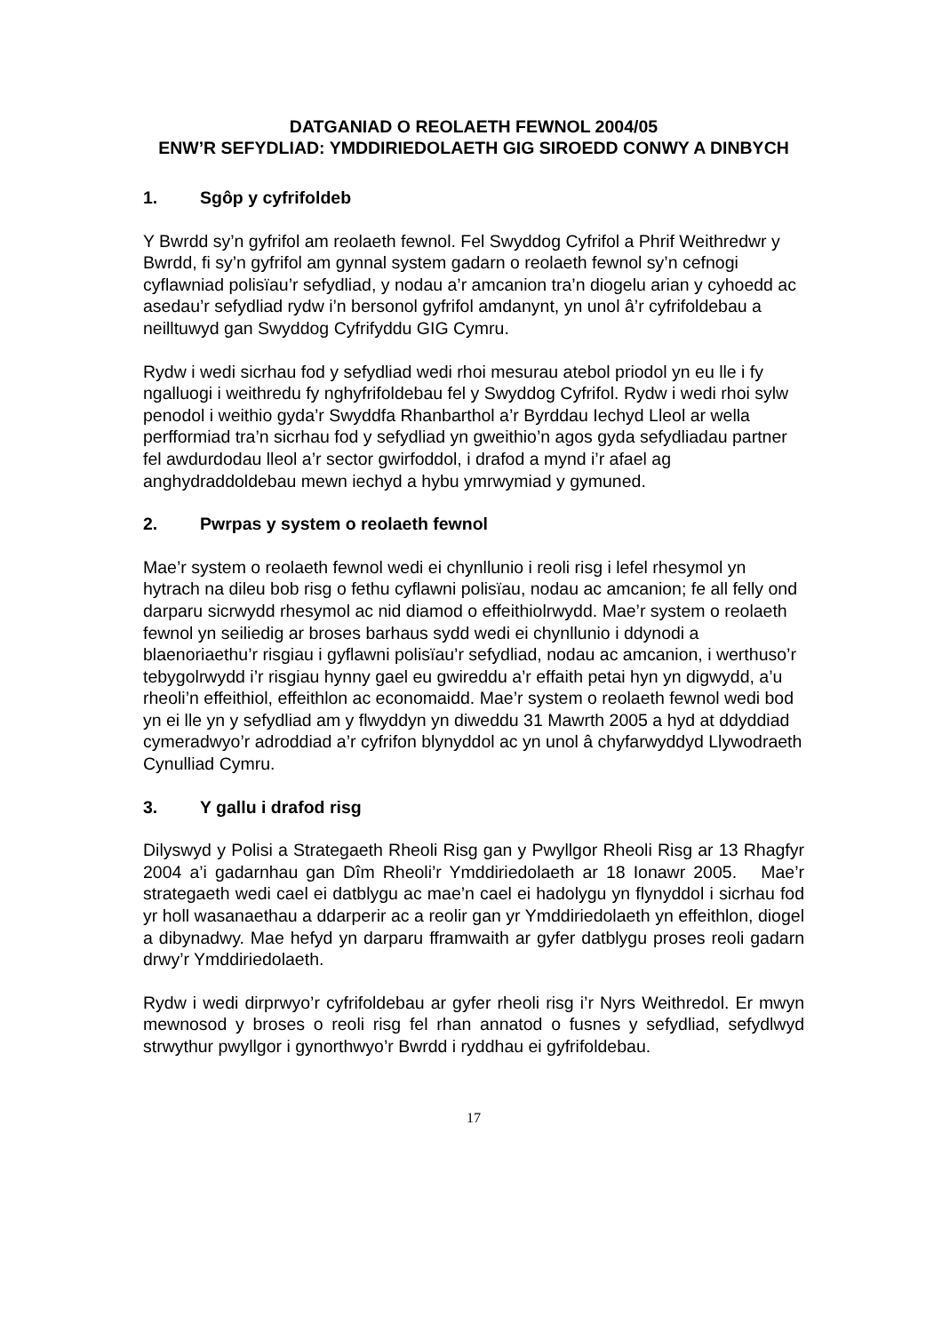DATGANIAD O REOLAETH FEWNOL 2004/05
ENW’R SEFYDLIAD: YMDDIRIEDOLAETH GIG SIROEDD CONWY A DINBYCH
1. Sgôp y cyfrifoldeb
Y Bwrdd sy’n gyfrifol am reolaeth fewnol. Fel Swyddog Cyfrifol a Phrif Weithredwr y Bwrdd, fi sy’n gyfrifol am gynnal system gadarn o reolaeth fewnol sy’n cefnogi cyflawniad polisïau’r sefydliad, y nodau a’r amcanion tra’n diogelu arian y cyhoedd ac asedau’r sefydliad rydw i’n bersonol gyfrifol amdanynt, yn unol â’r cyfrifoldebau a neilltuwyd gan Swyddog Cyfrifyddu GIG Cymru.
Rydw i wedi sicrhau fod y sefydliad wedi rhoi mesurau atebol priodol yn eu lle i fy ngalluogi i weithredu fy nghyfrifoldebau fel y Swyddog Cyfrifol. Rydw i wedi rhoi sylw penodol i weithio gyda’r Swyddfa Rhanbarthol a’r Byrddau Iechyd Lleol ar wella perfformiad tra’n sicrhau fod y sefydliad yn gweithio’n agos gyda sefydliadau partner fel awdurdodau lleol a’r sector gwirfoddol, i drafod a mynd i’r afael ag anghydraddoldebau mewn iechyd a hybu ymrwymiad y gymuned.
2. Pwrpas y system o reolaeth fewnol
Mae’r system o reolaeth fewnol wedi ei chynllunio i reoli risg i lefel rhesymol yn hytrach na dileu bob risg o fethu cyflawni polisïau, nodau ac amcanion; fe all felly ond darparu sicrwydd rhesymol ac nid diamod o effeithiolrwydd. Mae’r system o reolaeth fewnol yn seiliedig ar broses barhaus sydd wedi ei chynllunio i ddynodi a blaenoriaethu’r risgiau i gyflawni polisïau’r sefydliad, nodau ac amcanion, i werthuso’r tebygolrwydd i’r risgiau hynny gael eu gwireddu a’r effaith petai hyn yn digwydd, a’u rheoli’n effeithiol, effeithlon ac economaidd. Mae’r system o reolaeth fewnol wedi bod yn ei lle yn y sefydliad am y flwyddyn yn diweddu 31 Mawrth 2005 a hyd at ddyddiad cymeradwyo’r adroddiad a’r cyfrifon blynyddol ac yn unol â chyfarwyddyd Llywodraeth Cynulliad Cymru.
3. Y gallu i drafod risg
Dilyswyd y Polisi a Strategaeth Rheoli Risg gan y Pwyllgor Rheoli Risg ar 13 Rhagfyr 2004 a’i gadarnhau gan Dîm Rheoli’r Ymddiriedolaeth ar 18 Ionawr 2005. Mae’r strategaeth wedi cael ei datblygu ac mae’n cael ei hadolygu yn flynyddol i sicrhau fod yr holl wasanaethau a ddarperir ac a reolir gan yr Ymddiriedolaeth yn effeithlon, diogel a dibynadwy. Mae hefyd yn darparu fframwaith ar gyfer datblygu proses reoli gadarn drwy’r Ymddiriedolaeth.
Rydw i wedi dirprwyo’r cyfrifoldebau ar gyfer rheoli risg i’r Nyrs Weithredol. Er mwyn mewnosod y broses o reoli risg fel rhan annatod o fusnes y sefydliad, sefydlwyd strwythur pwyllgor i gynorthwyo’r Bwrdd i ryddhau ei gyfrifoldebau.
17